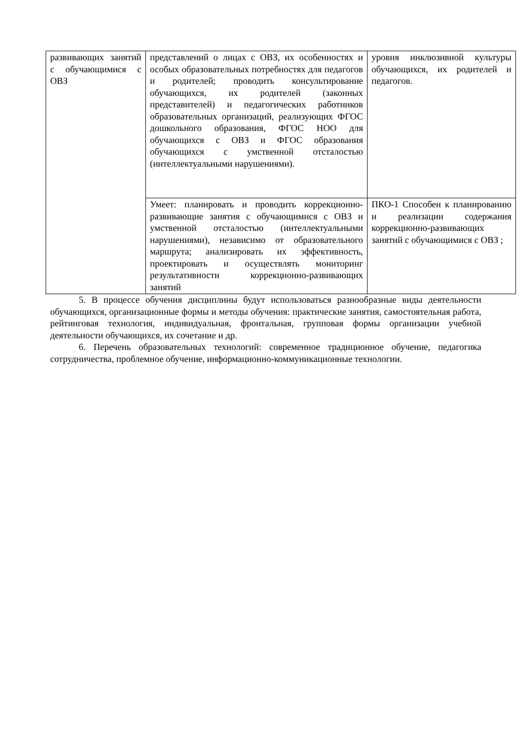| развивающих занятий с обучающимися с ОВЗ | представлений о лицах с ОВЗ, их особенностях и особых образовательных потребностях для педагогов и родителей; проводить консультирование обучающихся, их родителей (законных представителей) и педагогических работников образовательных организаций, реализующих ФГОС дошкольного образования, ФГОС НОО для обучающихся с ОВЗ и ФГОС образования обучающихся с умственной отсталостью (интеллектуальными нарушениями). | уровня инклюзивной культуры обучающихся, их родителей и педагогов. |
| | Умеет: планировать и проводить коррекционно-развивающие занятия с обучающимися с ОВЗ и умственной отсталостью (интеллектуальными нарушениями), независимо от образовательного маршрута; анализировать их эффективность, проектировать и осуществлять мониторинг результативности коррекционно-развивающих занятий | ПКО-1 Способен к планированию и реализации содержания коррекционно-развивающих занятий с обучающимися с ОВЗ ; |
5. В процессе обучения дисциплины будут использоваться разнообразные виды деятельности обучающихся, организационные формы и методы обучения: практические занятия, самостоятельная работа, рейтинговая технология, индивидуальная, фронтальная, групповая формы организации учебной деятельности обучающихся, их сочетание и др.
6. Перечень образовательных технологий: современное традиционное обучение, педагогика сотрудничества, проблемное обучение, информационно-коммуникационные технологии.